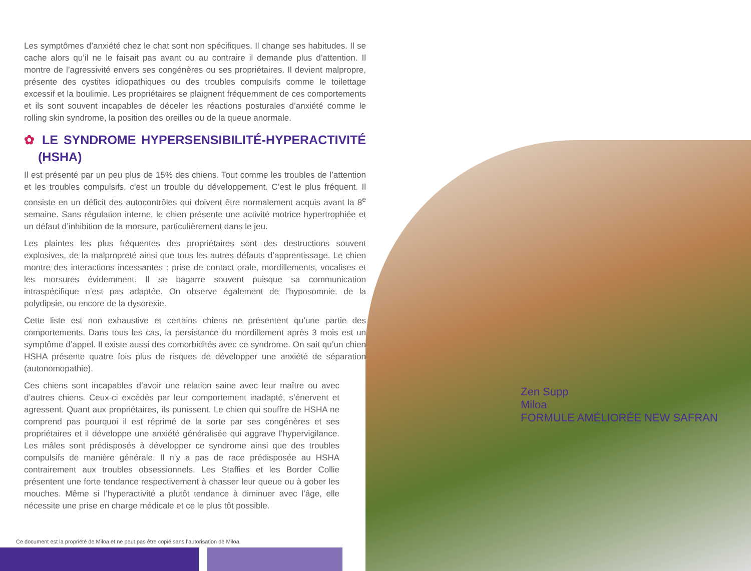Zen Supp
Miloa
FORMULE AMÉLIORÉE NEW SAFRAN
Les symptômes d’anxiété chez le chat sont non spécifiques. Il change ses habitudes. Il se cache alors qu’il ne le faisait pas avant ou au contraire il demande plus d’attention. Il montre de l’agressivité envers ses congénères ou ses propriétaires. Il devient malpropre, présente des cystites idiopathiques ou des troubles compulsifs comme le toilettage excessif et la boulimie. Les propriétaires se plaignent fréquemment de ces comportements et ils sont souvent incapables de déceler les réactions posturales d’anxiété comme le rolling skin syndrome, la position des oreilles ou de la queue anormale.
✿ LE SYNDROME HYPERSENSIBILITÉ-HYPERACTIVITÉ (HSHA)
Il est présenté par un peu plus de 15% des chiens. Tout comme les troubles de l’attention et les troubles compulsifs, c’est un trouble du développement. C’est le plus fréquent. Il consiste en un déficit des autocontrôles qui doivent être normalement acquis avant la 8<sup>e</sup> semaine. Sans régulation interne, le chien présente une activité motrice hypertrophiée et un défaut d’inhibition de la morsure, particulièrement dans le jeu.
Les plaintes les plus fréquentes des propriétaires sont des destructions souvent explosives, de la malpropreté ainsi que tous les autres défauts d’apprentissage. Le chien montre des interactions incessantes : prise de contact orale, mordillements, vocalises et les morsures évidemment. Il se bagarre souvent puisque sa communication intraspécifique n’est pas adaptée. On observe également de l’hyposomnie, de la polydipsie, ou encore de la dysorexie.
Cette liste est non exhaustive et certains chiens ne présentent qu’une partie des comportements. Dans tous les cas, la persistance du mordillement après 3 mois est un symptôme d’appel. Il existe aussi des comorbidités avec ce syndrome. On sait qu’un chien HSHA présente quatre fois plus de risques de développer une anxiété de séparation (autonomopathie).
Ces chiens sont incapables d’avoir une relation saine avec leur maître ou avec d’autres chiens. Ceux-ci excédés par leur comportement inadapté, s’énervent et agressent. Quant aux propriétaires, ils punissent. Le chien qui souffre de HSHA ne comprend pas pourquoi il est réprimé de la sorte par ses congénères et ses propriétaires et il développe une anxiété généralisée qui aggrave l’hypervigilance. Les mâles sont prédisposés à développer ce syndrome ainsi que des troubles compulsifs de manière générale. Il n’y a pas de race prédisposée au HSHA contrairement aux troubles obsessionnels. Les Staffies et les Border Collie présentent une forte tendance respectivement à chasser leur queue ou à gober les mouches. Même si l’hyperactivité a plutôt tendance à diminuer avec l’âge, elle nécessite une prise en charge médicale et ce le plus tôt possible.
Ce document est la propriété de Miloa et ne peut pas être copié sans l’autorisation de Miloa.